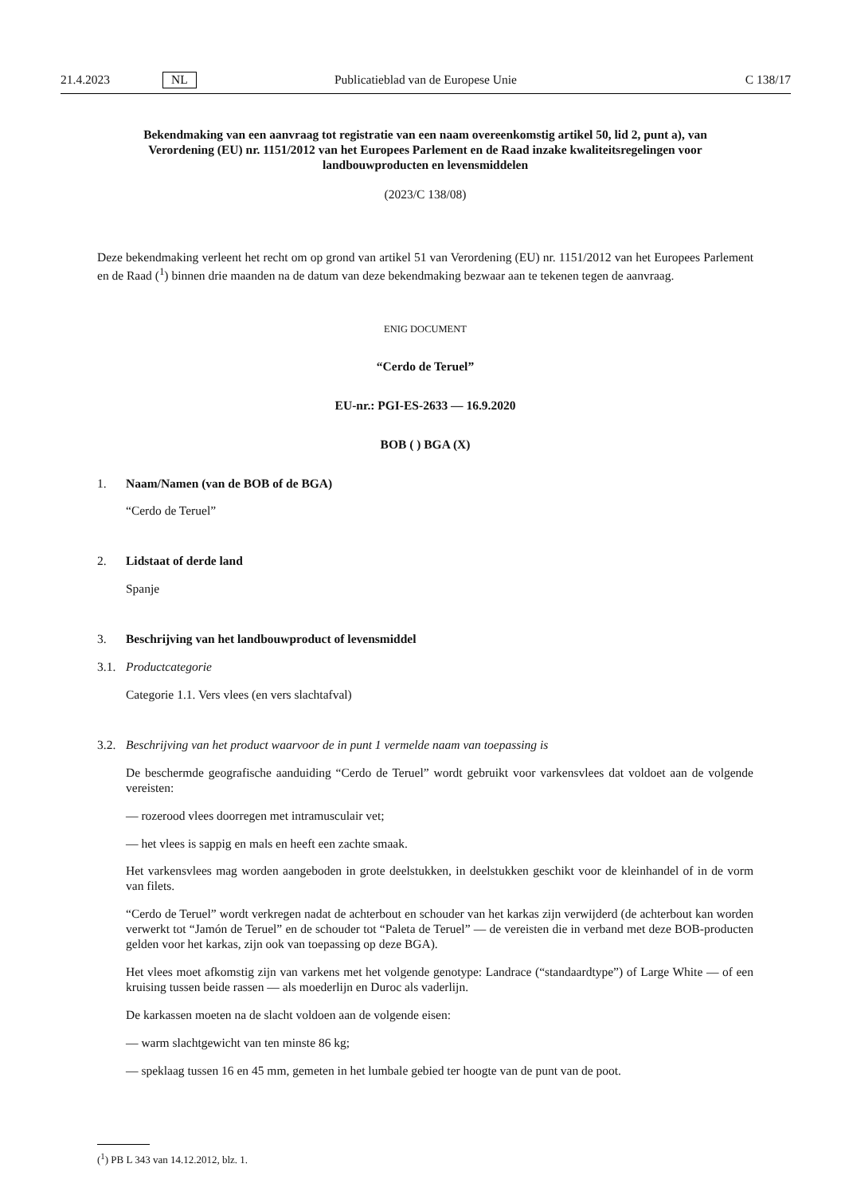21.4.2023 NL Publicatieblad van de Europese Unie C 138/17
Bekendmaking van een aanvraag tot registratie van een naam overeenkomstig artikel 50, lid 2, punt a), van Verordening (EU) nr. 1151/2012 van het Europees Parlement en de Raad inzake kwaliteitsregelingen voor landbouwproducten en levensmiddelen
(2023/C 138/08)
Deze bekendmaking verleent het recht om op grond van artikel 51 van Verordening (EU) nr. 1151/2012 van het Europees Parlement en de Raad (<sup>1</sup>) binnen drie maanden na de datum van deze bekendmaking bezwaar aan te tekenen tegen de aanvraag.
ENIG DOCUMENT
“Cerdo de Teruel”
EU-nr.: PGI-ES-2633 — 16.9.2020
BOB ( ) BGA (X)
1. Naam/Namen (van de BOB of de BGA)
“Cerdo de Teruel”
2. Lidstaat of derde land
Spanje
3. Beschrijving van het landbouwproduct of levensmiddel
3.1. Productcategorie
Categorie 1.1. Vers vlees (en vers slachtafval)
3.2. Beschrijving van het product waarvoor de in punt 1 vermelde naam van toepassing is
De beschermde geografische aanduiding “Cerdo de Teruel” wordt gebruikt voor varkensvlees dat voldoet aan de volgende vereisten:
— rozerood vlees doorregen met intramusculair vet;
— het vlees is sappig en mals en heeft een zachte smaak.
Het varkensvlees mag worden aangeboden in grote deelstukken, in deelstukken geschikt voor de kleinhandel of in de vorm van filets.
“Cerdo de Teruel” wordt verkregen nadat de achterbout en schouder van het karkas zijn verwijderd (de achterbout kan worden verwerkt tot “Jamón de Teruel” en de schouder tot “Paleta de Teruel” — de vereisten die in verband met deze BOB-producten gelden voor het karkas, zijn ook van toepassing op deze BGA).
Het vlees moet afkomstig zijn van varkens met het volgende genotype: Landrace (“standaardtype”) of Large White — of een kruising tussen beide rassen — als moederlijn en Duroc als vaderlijn.
De karkassen moeten na de slacht voldoen aan de volgende eisen:
— warm slachtgewicht van ten minste 86 kg;
— speklaag tussen 16 en 45 mm, gemeten in het lumbale gebied ter hoogte van de punt van de poot.
(<sup>1</sup>) PB L 343 van 14.12.2012, blz. 1.